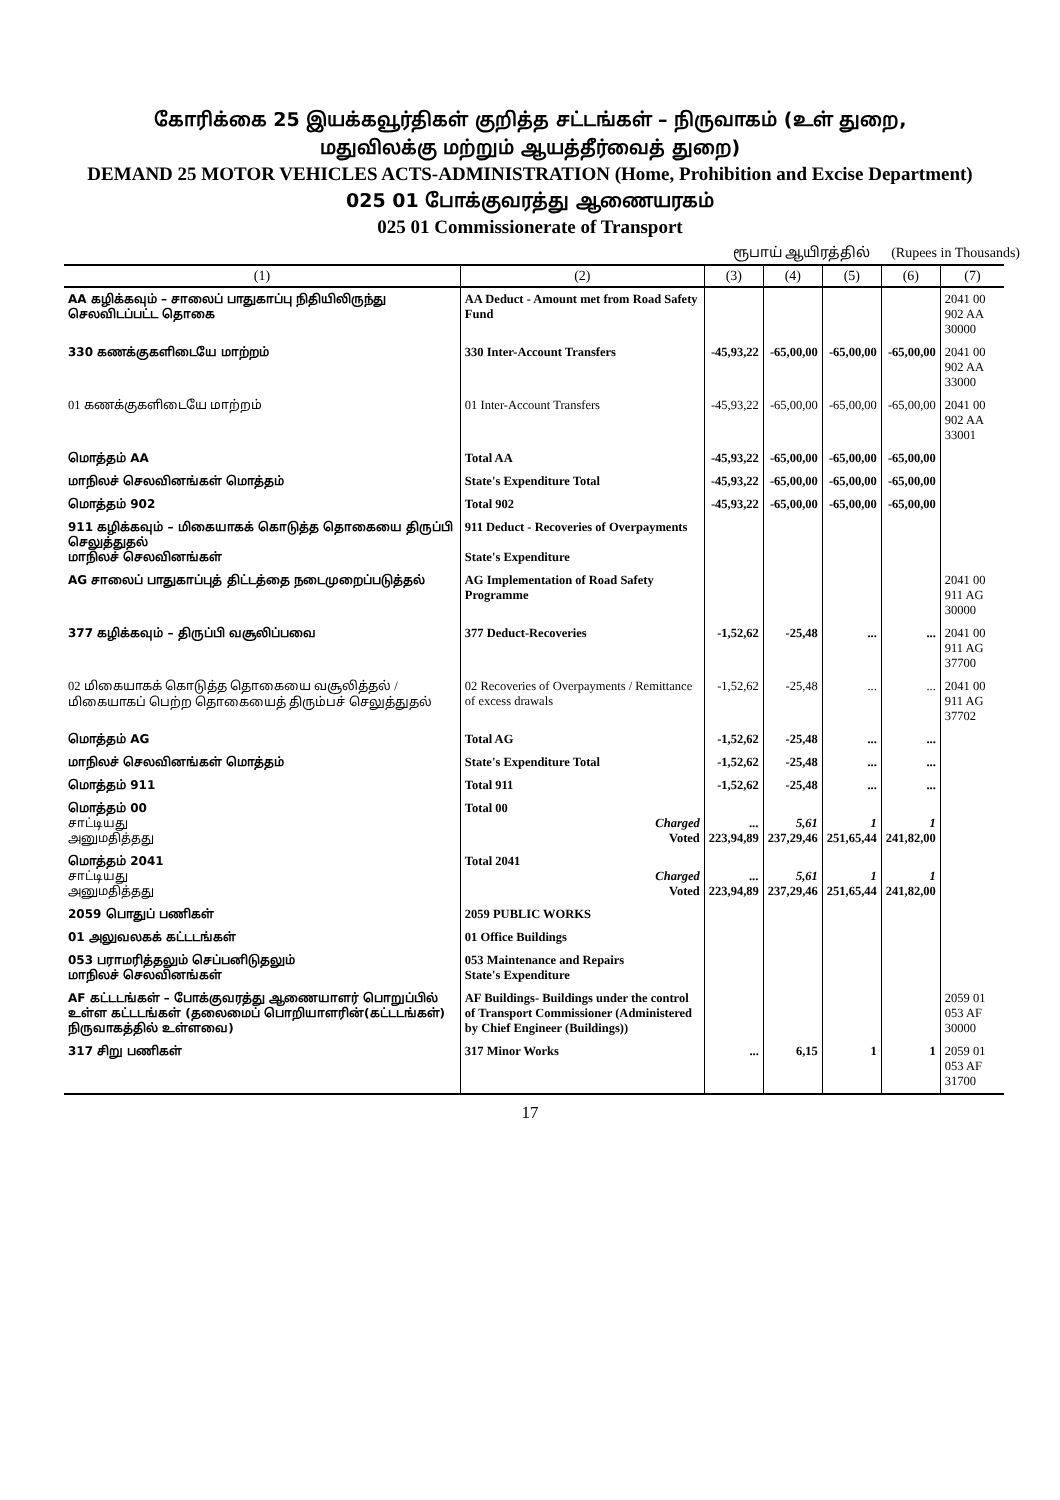கோரிக்கை 25 இயக்கவூர்திகள் குறித்த சட்டங்கள் – நிருவாகம் (உள் துறை,
மதுவிலக்கு மற்றும் ஆயத்தீர்வைத் துறை)
DEMAND 25 MOTOR VEHICLES ACTS-ADMINISTRATION (Home, Prohibition and Excise Department)
025 01 போக்குவரத்து ஆணையரகம்
025 01 Commissionerate of Transport
ரூபாய் ஆயிரத்தில் (Rupees in Thousands)
| (1) | (2) | (3) | (4) | (5) | (6) | (7) |
| --- | --- | --- | --- | --- | --- | --- |
| AA கழிக்கவும் – சாலைப் பாதுகாப்பு நிதியிலிருந்து செலவிடப்பட்ட தொகை | AA Deduct - Amount met from Road Safety Fund | | | | | 2041 00 902 AA 30000 |
| 330 கணக்குகளிடையே மாற்றம் | 330 Inter-Account Transfers | -45,93,22 | -65,00,00 | -65,00,00 | -65,00,00 | 2041 00 902 AA 33000 |
| 01 கணக்குகளிடையே மாற்றம் | 01 Inter-Account Transfers | -45,93,22 | -65,00,00 | -65,00,00 | -65,00,00 | 2041 00 902 AA 33001 |
| மொத்தம் AA | Total AA | -45,93,22 | -65,00,00 | -65,00,00 | -65,00,00 | |
| மாநிலச் செலவினங்கள் மொத்தம் | State's Expenditure Total | -45,93,22 | -65,00,00 | -65,00,00 | -65,00,00 | |
| மொத்தம் 902 | Total 902 | -45,93,22 | -65,00,00 | -65,00,00 | -65,00,00 | |
| 911 கழிக்கவும் – மிகையாகக் கொடுத்த தொகையை திருப்பி செலுத்துதல் மாநிலச் செலவினங்கள் | 911 Deduct - Recoveries of Overpayments State's Expenditure | | | | | |
| AG சாலைப் பாதுகாப்புத் திட்டத்தை நடைமுறைப்படுத்தல் | AG Implementation of Road Safety Programme | | | | | 2041 00 911 AG 30000 |
| 377 கழிக்கவும் – திருப்பி வசூலிப்பவை | 377 Deduct-Recoveries | -1,52,62 | -25,48 | ... | ... | 2041 00 911 AG 37700 |
| 02 மிகையாகக் கொடுத்த தொகையை வசூலித்தல் / மிகையாகப் பெற்ற தொகையைத் திரும்பச் செலுத்துதல் | 02 Recoveries of Overpayments / Remittance of excess drawals | -1,52,62 | -25,48 | ... | ... | 2041 00 911 AG 37702 |
| மொத்தம் AG | Total AG | -1,52,62 | -25,48 | ... | ... | |
| மாநிலச் செலவினங்கள் மொத்தம் | State's Expenditure Total | -1,52,62 | -25,48 | ... | ... | |
| மொத்தம் 911 | Total 911 | -1,52,62 | -25,48 | ... | ... | |
| மொத்தம் 00 சாட்டியது அனுமதித்தது | Total 00 Charged Voted | ... 223,94,89 | 5,61 237,29,46 | 1 251,65,44 | 1 241,82,00 | |
| மொத்தம் 2041 சாட்டியது அனுமதித்தது | Total 2041 Charged Voted | ... 223,94,89 | 5,61 237,29,46 | 1 251,65,44 | 1 241,82,00 | |
| 2059 பொதுப் பணிகள் | 2059 PUBLIC WORKS | | | | | |
| 01 அலுவலகக் கட்டடங்கள் | 01 Office Buildings | | | | | |
| 053 பராமரித்தலும் செப்பனிடுதலும் மாநிலச் செலவினங்கள் | 053 Maintenance and Repairs State's Expenditure | | | | | |
| AF கட்டடங்கள் – போக்குவரத்து ஆணையாளர் பொறுப்பில் உள்ள கட்டடங்கள் (தலைமைப் பொறியாளரின்(கட்டடங்கள்) நிருவாகத்தில் உள்ளவை) | AF Buildings- Buildings under the control of Transport Commissioner (Administered by Chief Engineer (Buildings)) | | | | | 2059 01 053 AF 30000 |
| 317 சிறு பணிகள் | 317 Minor Works | ... | 6,15 | 1 | 1 | 2059 01 053 AF 31700 |
17